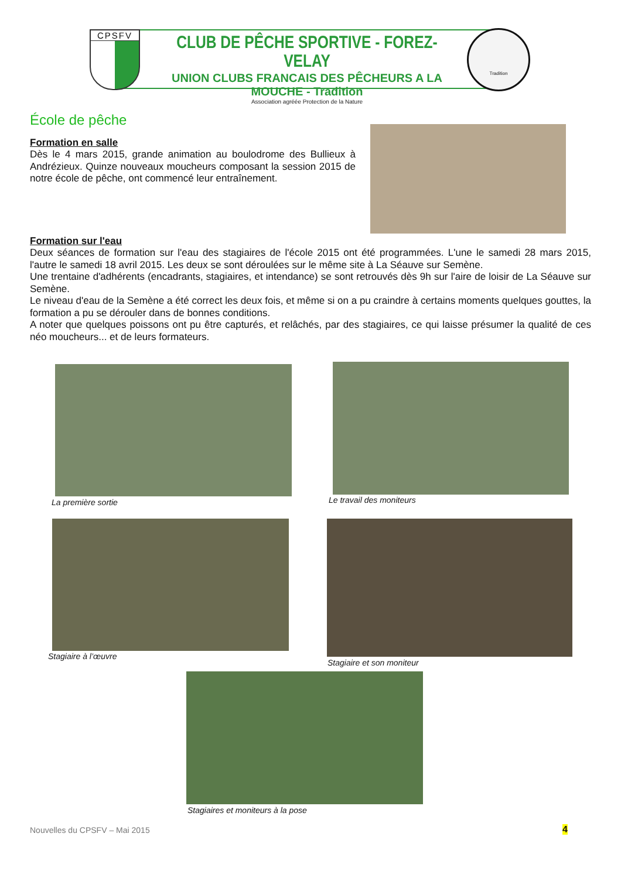CPSFV
CLUB DE PÊCHE SPORTIVE - FOREZ-VELAY
UNION CLUBS FRANCAIS DES PÊCHEURS A LA MOUCHE - Tradition
Association agréée Protection de la Nature
Tradition
École de pêche
Formation en salle
Dès le 4 mars 2015, grande animation au boulodrome des Bullieux à Andrézieux. Quinze nouveaux moucheurs composant la session 2015 de notre école de pêche, ont commencé leur entraînement.
Formation sur l'eau
Deux séances de formation sur l'eau des stagiaires de l'école 2015 ont été programmées. L'une le samedi 28 mars 2015, l'autre le samedi 18 avril 2015. Les deux se sont déroulées sur le même site à La Séauve sur Semène.
Une trentaine d'adhérents (encadrants, stagiaires, et intendance) se sont retrouvés dès 9h sur l'aire de loisir de La Séauve sur Semène.
Le niveau d'eau de la Semène a été correct les deux fois, et même si on a pu craindre à certains moments quelques gouttes, la formation a pu se dérouler dans de bonnes conditions.
A noter que quelques poissons ont pu être capturés, et relâchés, par des stagiaires, ce qui laisse présumer la qualité de ces néo moucheurs... et de leurs formateurs.
La première sortie Le travail des moniteurs
Stagiaire à l’œuvre
Stagiaire et son moniteur
Stagiaires et moniteurs à la pose
Nouvelles du CPSFV – Mai 2015 4